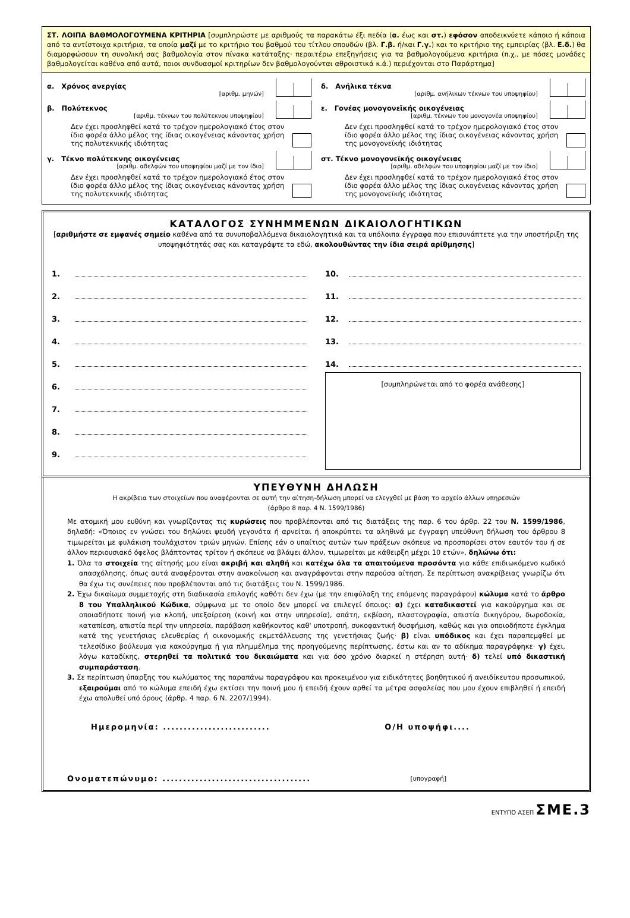ΣΤ. ΛΟΙΠΑ ΒΑΘΜΟΛΟΓΟΥΜΕΝΑ ΚΡΙΤΗΡΙΑ [συμπληρώστε με αριθμούς τα παρακάτω έξι πεδία (α. έως και στ.) εφόσον αποδεικνύετε κάποιο ή κάποια από τα αντίστοιχα κριτήρια, τα οποία μαζί με το κριτήριο του βαθμού του τίτλου σπουδών (βλ. Γ.β. ή/και Γ.γ.) και το κριτήριο της εμπειρίας (βλ. Ε.δ.) θα διαμορφώσουν τη συνολική σας βαθμολογία στον πίνακα κατάταξης· περαιτέρω επεξηγήσεις για τα βαθμολογούμενα κριτήρια (π.χ., με πόσες μονάδες βαθμολογείται καθένα από αυτά, ποιοι συνδυασμοί κριτηρίων δεν βαθμολογούνται αθροιστικά κ.ά.) περιέχονται στο Παράρτημα]
α. Χρόνος ανεργίας
[αριθμ. μηνών]
β. Πολύτεκνος
[αριθμ. τέκνων του πολύτεκνου υποψηφίου]
Δεν έχει προσληφθεί κατά το τρέχον ημερολογιακό έτος στον ίδιο φορέα άλλο μέλος της ίδιας οικογένειας κάνοντας χρήση της πολυτεκνικής ιδιότητας
γ. Τέκνο πολύτεκνης οικογένειας
[αριθμ. αδελφών του υποψηφίου μαζί με τον ίδιο]
Δεν έχει προσληφθεί κατά το τρέχον ημερολογιακό έτος στον ίδιο φορέα άλλο μέλος της ίδιας οικογένειας κάνοντας χρήση της πολυτεκνικής ιδιότητας
δ. Ανήλικα τέκνα
[αριθμ. ανήλικων τέκνων του υποψηφίου]
ε. Γονέας μονογονεϊκής οικογένειας
[αριθμ. τέκνων του μονογονέα υποψηφίου]
Δεν έχει προσληφθεί κατά το τρέχον ημερολογιακό έτος στον ίδιο φορέα άλλο μέλος της ίδιας οικογένειας κάνοντας χρήση της μονογονεϊκής ιδιότητας
στ. Τέκνο μονογονεϊκής οικογένειας
[αριθμ. αδελφών του υποψηφίου μαζί με τον ίδιο]
Δεν έχει προσληφθεί κατά το τρέχον ημερολογιακό έτος στον ίδιο φορέα άλλο μέλος της ίδιας οικογένειας κάνοντας χρήση της μονογονεϊκής ιδιότητας
ΚΑΤΑΛΟΓΟΣ ΣΥΝΗΜΜΕΝΩΝ ΔΙΚΑΙΟΛΟΓΗΤΙΚΩΝ
[αριθμήστε σε εμφανές σημείο καθένα από τα συνυποβαλλόμενα δικαιολογητικά και τα υπόλοιπα έγγραφα που επισυνάπτετε για την υποστήριξη της υποψηφιότητάς σας και καταγράψτε τα εδώ, ακολουθώντας την ίδια σειρά αρίθμησης]
1.
2.
3.
4.
5.
6.
7.
8.
9.
10.
11.
12.
13.
14.
[συμπληρώνεται από το φορέα ανάθεσης]
ΥΠΕΥΘΥΝΗ ΔΗΛΩΣΗ
Η ακρίβεια των στοιχείων που αναφέρονται σε αυτή την αίτηση-δήλωση μπορεί να ελεγχθεί με βάση το αρχείο άλλων υπηρεσιών
(άρθρο 8 παρ. 4 Ν. 1599/1986)
Με ατομική μου ευθύνη και γνωρίζοντας τις κυρώσεις που προβλέπονται από τις διατάξεις της παρ. 6 του άρθρ. 22 του Ν. 1599/1986, δηλαδή: «Όποιος εν γνώσει του δηλώνει ψευδή γεγονότα ή αρνείται ή αποκρύπτει τα αληθινά με έγγραφη υπεύθυνη δήλωση του άρθρου 8 τιμωρείται με φυλάκιση τουλάχιστον τριών μηνών. Επίσης εάν ο υπαίτιος αυτών των πράξεων σκόπευε να προσπορίσει στον εαυτόν του ή σε άλλον περιουσιακό όφελος βλάπτοντας τρίτον ή σκόπευε να βλάψει άλλον, τιμωρείται με κάθειρξη μέχρι 10 ετών», δηλώνω ότι:
1. Όλα τα στοιχεία της αίτησής μου είναι ακριβή και αληθή και κατέχω όλα τα απαιτούμενα προσόντα για κάθε επιδιωκόμενο κωδικό απασχόλησης, όπως αυτά αναφέρονται στην ανακοίνωση και αναγράφονται στην παρούσα αίτηση. Σε περίπτωση ανακρίβειας γνωρίζω ότι θα έχω τις συνέπειες που προβλέπονται από τις διατάξεις του Ν. 1599/1986.
2. Έχω δικαίωμα συμμετοχής στη διαδικασία επιλογής καθότι δεν έχω (με την επιφύλαξη της επόμενης παραγράφου) κώλυμα κατά το άρθρο 8 του Υπαλληλικού Κώδικα, σύμφωνα με το οποίο δεν μπορεί να επιλεγεί όποιος: α) έχει καταδικαστεί για κακούργημα και σε οποιαδήποτε ποινή για κλοπή, υπεξαίρεση (κοινή και στην υπηρεσία), απάτη, εκβίαση, πλαστογραφία, απιστία δικηγόρου, δωροδοκία, καταπίεση, απιστία περί την υπηρεσία, παράβαση καθήκοντος καθ' υποτροπή, συκοφαντική δυσφήμιση, καθώς και για οποιοδήποτε έγκλημα κατά της γενετήσιας ελευθερίας ή οικονομικής εκμετάλλευσης της γενετήσιας ζωής· β) είναι υπόδικος και έχει παραπεμφθεί με τελεσίδικο βούλευμα για κακούργημα ή για πλημμέλημα της προηγούμενης περίπτωσης, έστω και αν το αδίκημα παραγράφηκε· γ) έχει, λόγω καταδίκης, στερηθεί τα πολιτικά του δικαιώματα και για όσο χρόνο διαρκεί η στέρηση αυτή· δ) τελεί υπό δικαστική συμπαράσταση.
3. Σε περίπτωση ύπαρξης του κωλύματος της παραπάνω παραγράφου και προκειμένου για ειδικότητες βοηθητικού ή ανειδίκευτου προσωπικού, εξαιρούμαι από το κώλυμα επειδή έχω εκτίσει την ποινή μου ή επειδή έχουν αρθεί τα μέτρα ασφαλείας που μου έχουν επιβληθεί ή επειδή έχω απολυθεί υπό όρους (άρθρ. 4 παρ. 6 Ν. 2207/1994).
Ημερομηνία: .......................... Ο/Η υποψήφι....
Ονοματεπώνυμο: .................................... [υπογραφή]
ΕΝΤΥΠΟ ΑΣΕΠ ΣΜΕ.3